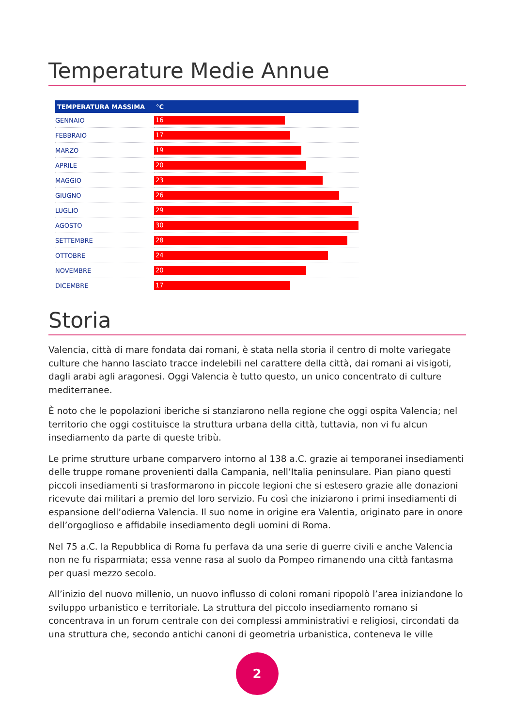Temperature Medie Annue
| TEMPERATURA MASSIMA | °C |
| --- | --- |
| GENNAIO | 16 |
| FEBBRAIO | 17 |
| MARZO | 19 |
| APRILE | 20 |
| MAGGIO | 23 |
| GIUGNO | 26 |
| LUGLIO | 29 |
| AGOSTO | 30 |
| SETTEMBRE | 28 |
| OTTOBRE | 24 |
| NOVEMBRE | 20 |
| DICEMBRE | 17 |
Storia
Valencia, città di mare fondata dai romani, è stata nella storia il centro di molte variegate culture che hanno lasciato tracce indelebili nel carattere della città, dai romani ai visigoti, dagli arabi agli aragonesi. Oggi Valencia è tutto questo, un unico concentrato di culture mediterranee.
È noto che le popolazioni iberiche si stanziarono nella regione che oggi ospita Valencia; nel territorio che oggi costituisce la struttura urbana della città, tuttavia, non vi fu alcun insediamento da parte di queste tribù.
Le prime strutture urbane comparvero intorno al 138 a.C. grazie ai temporanei insediamenti delle truppe romane provenienti dalla Campania, nell’Italia peninsulare. Pian piano questi piccoli insediamenti si trasformarono in piccole legioni che si estesero grazie alle donazioni ricevute dai militari a premio del loro servizio. Fu così che iniziarono i primi insediamenti di espansione dell’odierna Valencia. Il suo nome in origine era Valentia, originato pare in onore dell’orgoglioso e affidabile insediamento degli uomini di Roma.
Nel 75 a.C. la Repubblica di Roma fu perfava da una serie di guerre civili e anche Valencia non ne fu risparmiata; essa venne rasa al suolo da Pompeo rimanendo una città fantasma per quasi mezzo secolo.
All’inizio del nuovo millenio, un nuovo influsso di coloni romani ripopolò l’area iniziandone lo sviluppo urbanistico e territoriale. La struttura del piccolo insediamento romano si concentrava in un forum centrale con dei complessi amministrativi e religiosi, circondati da una struttura che, secondo antichi canoni di geometria urbanistica, conteneva le ville
2